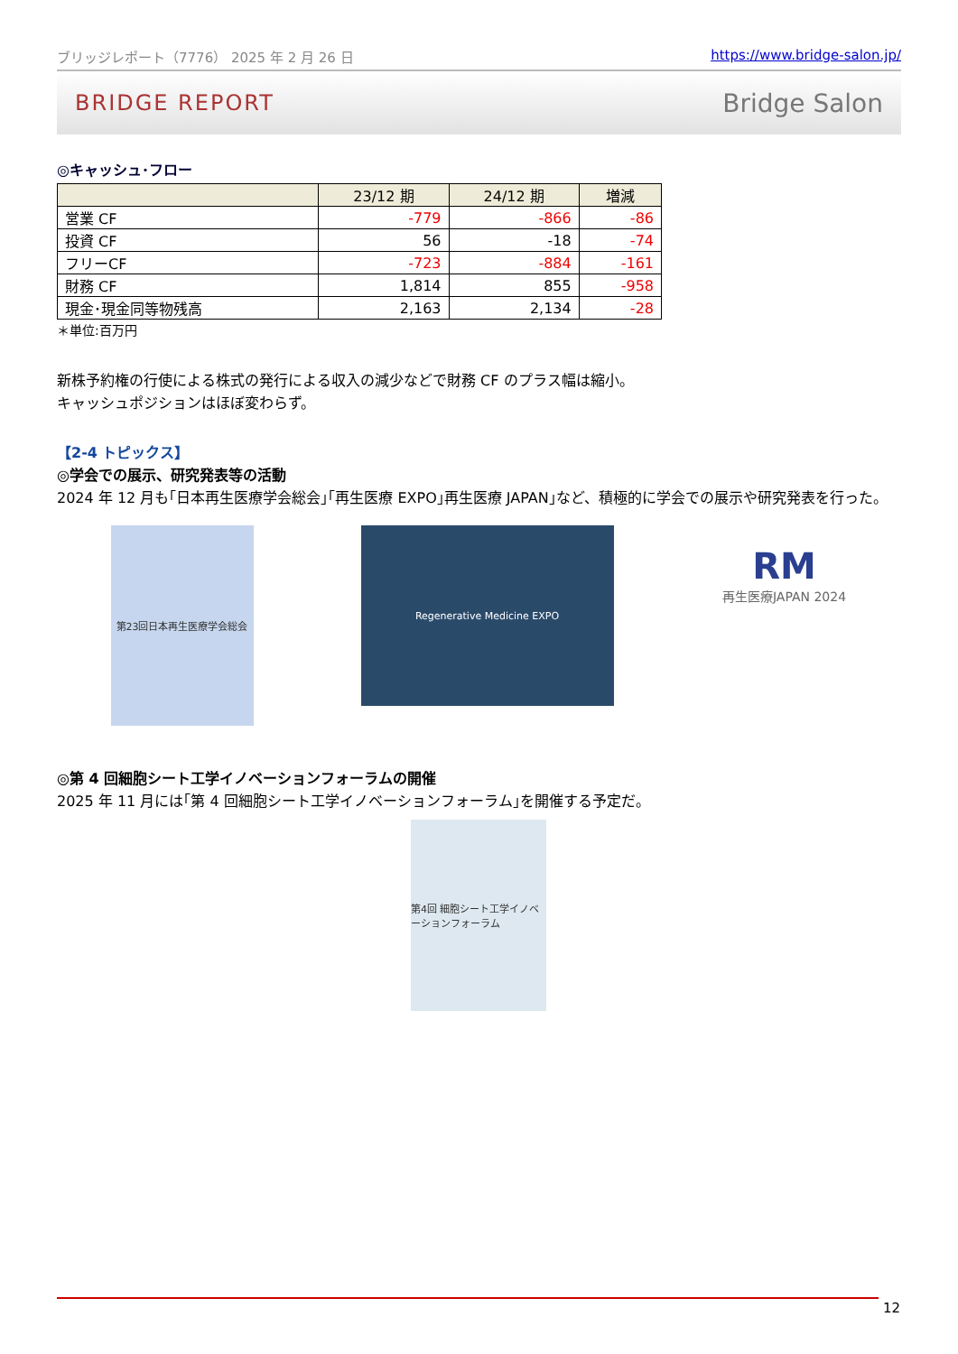ブリッジレポート（7776） 2025 年 2 月 26 日 https://www.bridge-salon.jp/
BRIDGE REPORT Bridge Salon
◎キャッシュ･フロー
| | 23/12 期 | 24/12 期 | 増減 |
| --- | --- | --- | --- |
| 営業 CF | -779 | -866 | -86 |
| 投資 CF | 56 | -18 | -74 |
| フリーCF | -723 | -884 | -161 |
| 財務 CF | 1,814 | 855 | -958 |
| 現金･現金同等物残高 | 2,163 | 2,134 | -28 |
＊単位:百万円
新株予約権の行使による株式の発行による収入の減少などで財務 CF のプラス幅は縮小。
キャッシュポジションはほぼ変わらず。
【2-4 トピックス】
◎学会での展示、研究発表等の活動
2024 年 12 月も｢日本再生医療学会総会｣｢再生医療 EXPO｣再生医療 JAPAN｣など、積極的に学会での展示や研究発表を行った。
第23回日本再生医療学会総会
Regenerative Medicine EXPO
RM
再生医療JAPAN 2024
◎第 4 回細胞シート工学イノベーションフォーラムの開催
2025 年 11 月には｢第 4 回細胞シート工学イノベーションフォーラム｣を開催する予定だ。
第4回 細胞シート工学イノベーションフォーラム
12